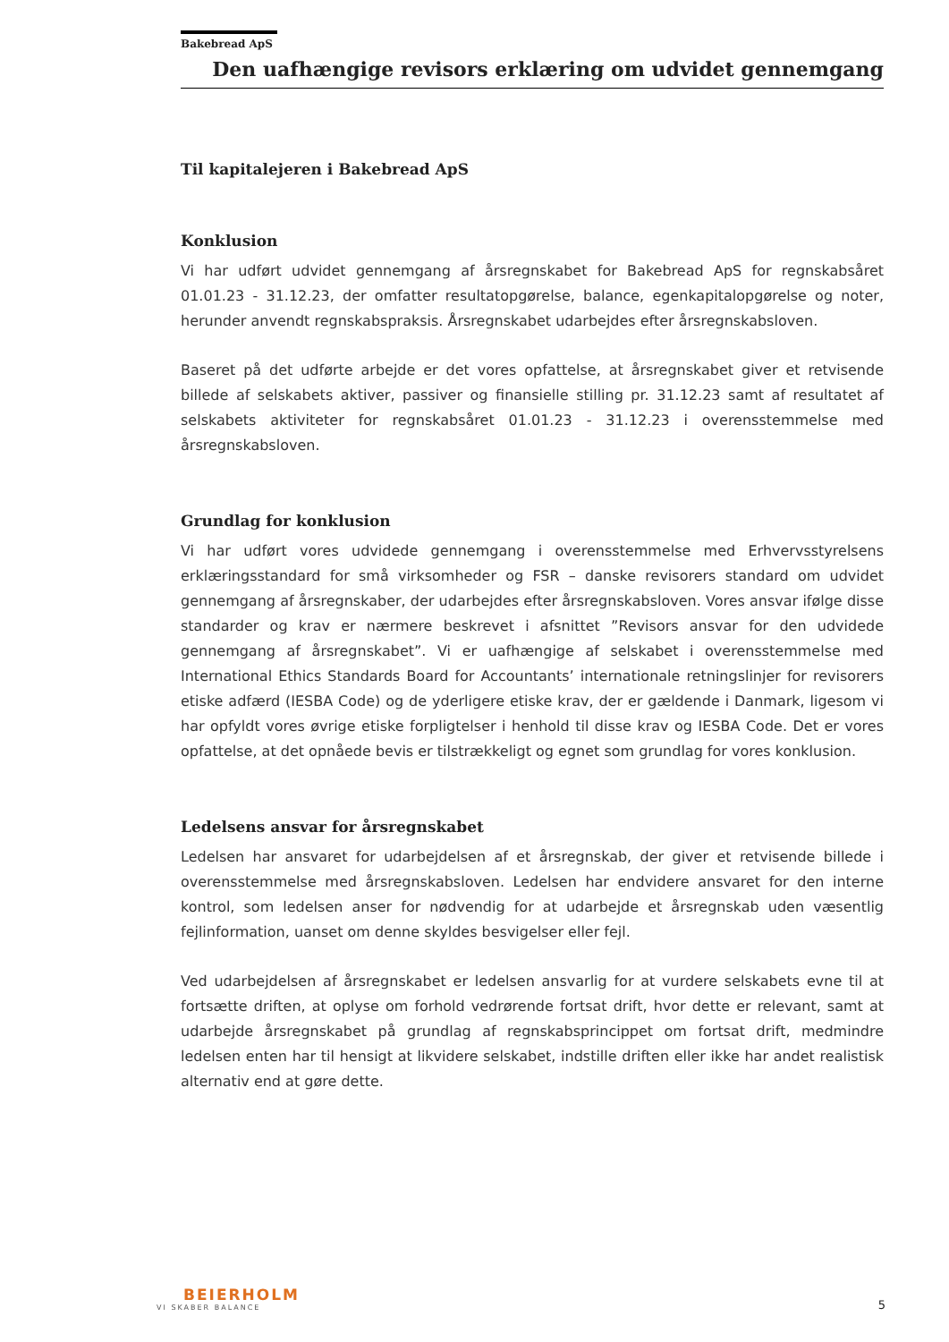Bakebread ApS
Den uafhængige revisors erklæring om udvidet gennemgang
Til kapitalejeren i Bakebread ApS
Konklusion
Vi har udført udvidet gennemgang af årsregnskabet for Bakebread ApS for regnskabsåret 01.01.23 - 31.12.23, der omfatter resultatopgørelse, balance, egenkapitalopgørelse og noter, herunder anvendt regnskabspraksis. Årsregnskabet udarbejdes efter årsregnskabsloven.
Baseret på det udførte arbejde er det vores opfattelse, at årsregnskabet giver et retvisende billede af selskabets aktiver, passiver og finansielle stilling pr. 31.12.23 samt af resultatet af selskabets aktiviteter for regnskabsåret 01.01.23 - 31.12.23 i overensstemmelse med årsregnskabsloven.
Grundlag for konklusion
Vi har udført vores udvidede gennemgang i overensstemmelse med Erhvervsstyrelsens erklæringsstandard for små virksomheder og FSR – danske revisorers standard om udvidet gennemgang af årsregnskaber, der udarbejdes efter årsregnskabsloven. Vores ansvar ifølge disse standarder og krav er nærmere beskrevet i afsnittet ”Revisors ansvar for den udvidede gennemgang af årsregnskabet”. Vi er uafhængige af selskabet i overensstemmelse med International Ethics Standards Board for Accountants’ internationale retningslinjer for revisorers etiske adfærd (IESBA Code) og de yderligere etiske krav, der er gældende i Danmark, ligesom vi har opfyldt vores øvrige etiske forpligtelser i henhold til disse krav og IESBA Code. Det er vores opfattelse, at det opnåede bevis er tilstrækkeligt og egnet som grundlag for vores konklusion.
Ledelsens ansvar for årsregnskabet
Ledelsen har ansvaret for udarbejdelsen af et årsregnskab, der giver et retvisende billede i overensstemmelse med årsregnskabsloven. Ledelsen har endvidere ansvaret for den interne kontrol, som ledelsen anser for nødvendig for at udarbejde et årsregnskab uden væsentlig fejlinformation, uanset om denne skyldes besvigelser eller fejl.
Ved udarbejdelsen af årsregnskabet er ledelsen ansvarlig for at vurdere selskabets evne til at fortsætte driften, at oplyse om forhold vedrørende fortsat drift, hvor dette er relevant, samt at udarbejde årsregnskabet på grundlag af regnskabsprincippet om fortsat drift, medmindre ledelsen enten har til hensigt at likvidere selskabet, indstille driften eller ikke har andet realistisk alternativ end at gøre dette.
BEIERHOLM
VI SKABER BALANCE
5